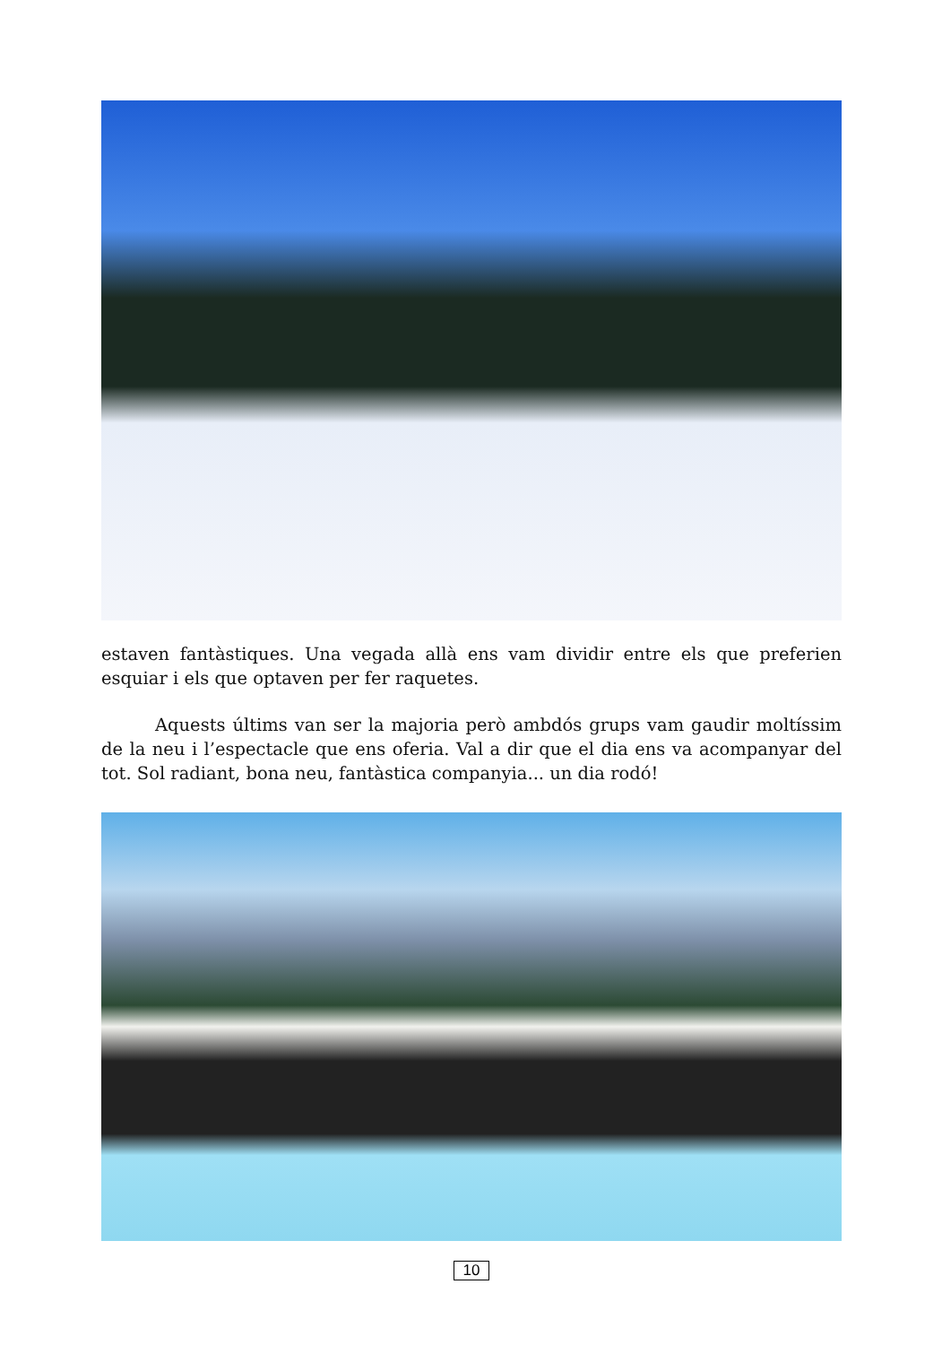estaven fantàstiques. Una vegada allà ens vam dividir entre els que preferien esquiar i els que optaven per fer raquetes.
Aquests últims van ser la majoria però ambdós grups vam gaudir moltíssim de la neu i l’espectacle que ens oferia. Val a dir que el dia ens va acompanyar del tot. Sol radiant, bona neu, fantàstica companyia... un dia rodó!
10